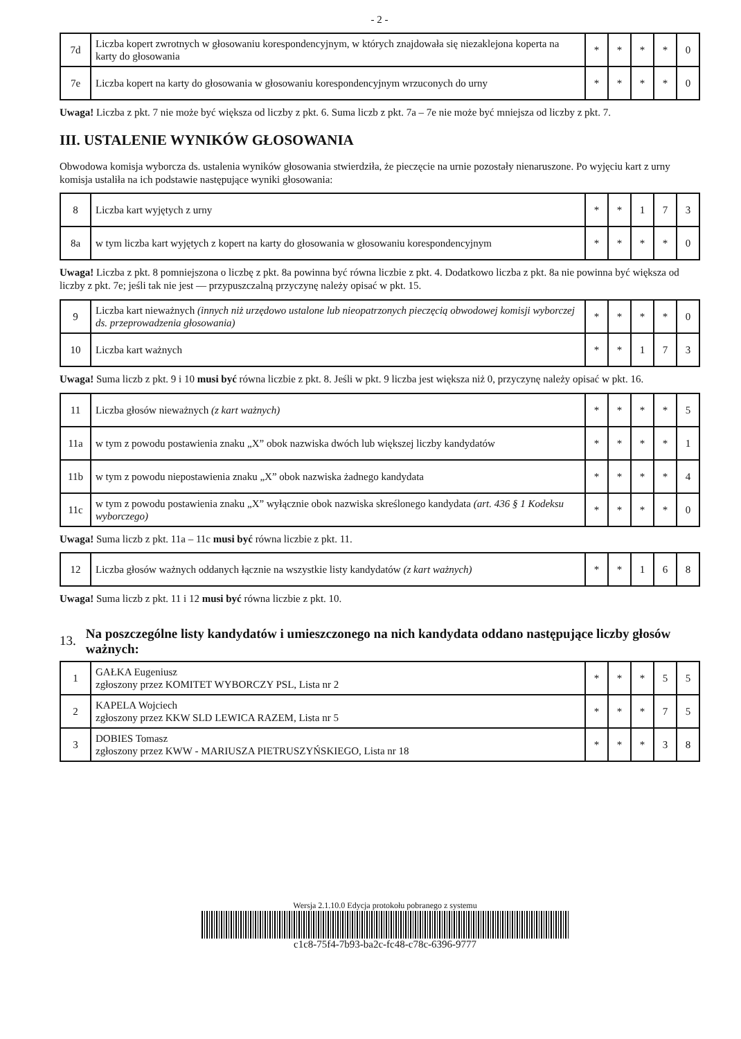- 2 -
| 7d | Liczba kopert zwrotnych w głosowaniu korespondencyjnym, w których znajdowała się niezaklejona koperta na karty do głosowania | * | * | * | * | 0 |
| 7e | Liczba kopert na karty do głosowania w głosowaniu korespondencyjnym wrzuconych do urny | * | * | * | * | 0 |
Uwaga! Liczba z pkt. 7 nie może być większa od liczby z pkt. 6. Suma liczb z pkt. 7a – 7e nie może być mniejsza od liczby z pkt. 7.
III. USTALENIE WYNIKÓW GŁOSOWANIA
Obwodowa komisja wyborcza ds. ustalenia wyników głosowania stwierdziła, że pieczęcie na urnie pozostały nienaruszone. Po wyjęciu kart z urny komisja ustaliła na ich podstawie następujące wyniki głosowania:
| 8 | Liczba kart wyjętych z urny | * | * | 1 | 7 | 3 |
| 8a | w tym liczba kart wyjętych z kopert na karty do głosowania w głosowaniu korespondencyjnym | * | * | * | * | 0 |
Uwaga! Liczba z pkt. 8 pomniejszona o liczbę z pkt. 8a powinna być równa liczbie z pkt. 4. Dodatkowo liczba z pkt. 8a nie powinna być większa od liczby z pkt. 7e; jeśli tak nie jest — przypuszczalną przyczynę należy opisać w pkt. 15.
| 9 | Liczba kart nieważnych (innych niż urzędowo ustalone lub nieopatrzonych pieczęcią obwodowej komisji wyborczej ds. przeprowadzenia głosowania) | * | * | * | * | 0 |
| 10 | Liczba kart ważnych | * | * | 1 | 7 | 3 |
Uwaga! Suma liczb z pkt. 9 i 10 musi być równa liczbie z pkt. 8. Jeśli w pkt. 9 liczba jest większa niż 0, przyczynę należy opisać w pkt. 16.
| 11 | Liczba głosów nieważnych (z kart ważnych) | * | * | * | * | 5 |
| 11a | w tym z powodu postawienia znaku „X” obok nazwiska dwóch lub większej liczby kandydatów | * | * | * | * | 1 |
| 11b | w tym z powodu niepostawienia znaku „X” obok nazwiska żadnego kandydata | * | * | * | * | 4 |
| 11c | w tym z powodu postawienia znaku „X” wyłącznie obok nazwiska skreślonego kandydata (art. 436 § 1 Kodeksu wyborczego) | * | * | * | * | 0 |
Uwaga! Suma liczb z pkt. 11a – 11c musi być równa liczbie z pkt. 11.
| 12 | Liczba głosów ważnych oddanych łącznie na wszystkie listy kandydatów (z kart ważnych) | * | * | 1 | 6 | 8 |
Uwaga! Suma liczb z pkt. 11 i 12 musi być równa liczbie z pkt. 10.
13. Na poszczególne listy kandydatów i umieszczonego na nich kandydata oddano następujące liczby głosów ważnych:
| 1 | GAŁKA Eugeniusz zgłoszony przez KOMITET WYBORCZY PSL, Lista nr 2 | * | * | * | 5 | 5 |
| 2 | KAPELA Wojciech zgłoszony przez KKW SLD LEWICA RAZEM, Lista nr 5 | * | * | * | 7 | 5 |
| 3 | DOBIES Tomasz zgłoszony przez KWW - MARIUSZA PIETRUSZYŃSKIEGO, Lista nr 18 | * | * | * | 3 | 8 |
Wersja 2.1.10.0 Edycja protokołu pobranego z systemu
c1c8-75f4-7b93-ba2c-fc48-c78c-6396-9777